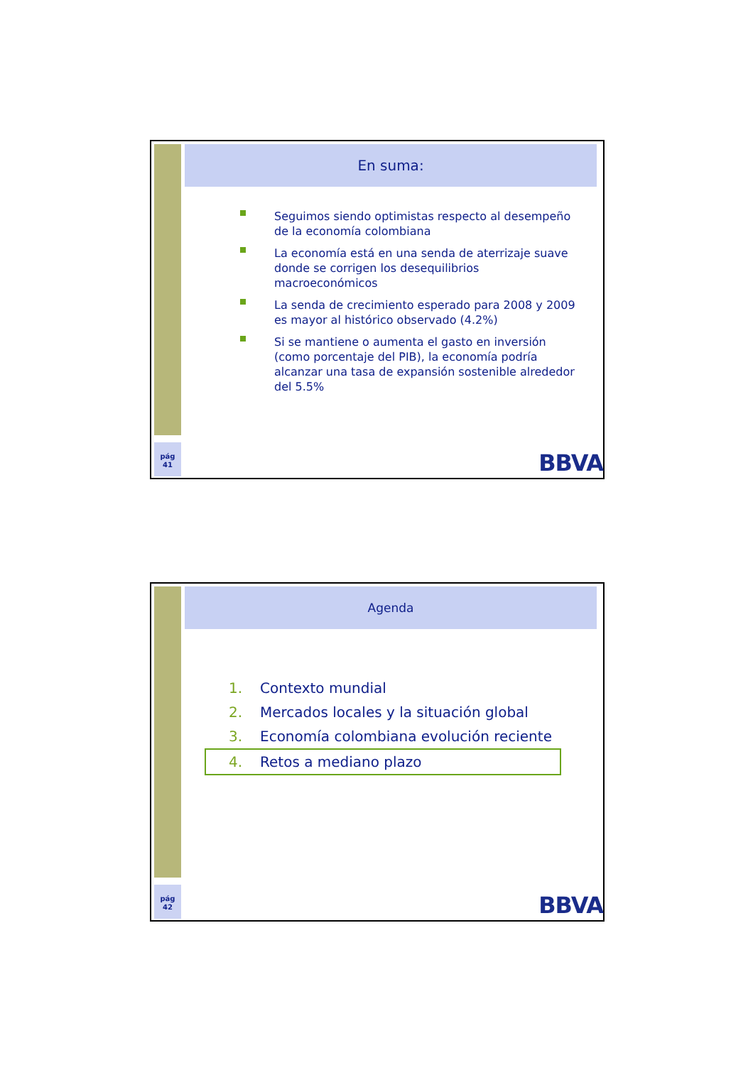pág
41
En suma:
Seguimos siendo optimistas respecto al desempeño de la economía colombiana
La economía está en una senda de aterrizaje suave donde se corrigen los desequilibrios macroeconómicos
La senda de crecimiento esperado para 2008 y 2009 es mayor al histórico observado (4.2%)
Si se mantiene o aumenta el gasto en inversión (como porcentaje del PIB), la economía podría alcanzar una tasa de expansión sostenible alrededor del 5.5%
BBVA
pág
42
Agenda
1. Contexto mundial
2. Mercados locales y la situación global
3. Economía colombiana evolución reciente
4. Retos a mediano plazo
BBVA